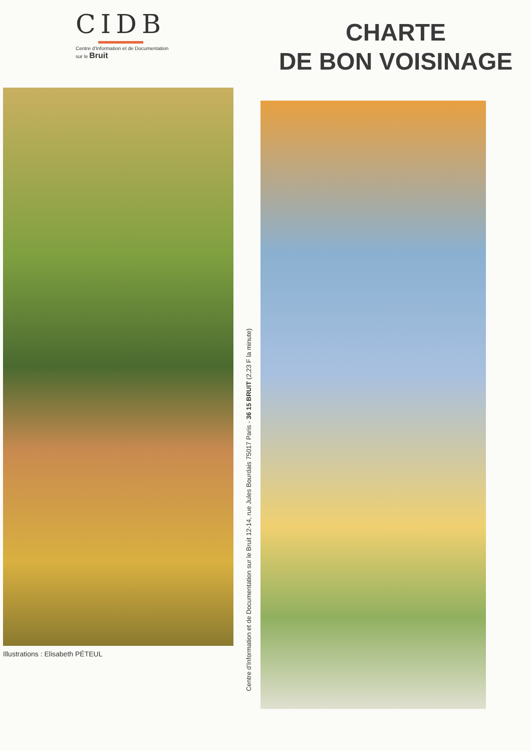CIDB
Centre d'Information et de Documentation
sur le Bruit
Illustrations : Elisabeth PÉTEUL
Centre d'Information et de Documentation sur le Bruit 12-14, rue Jules Bourdais 75017 Paris - 36 15 BRUIT (2,23 F la minute)
CHARTE
DE BON VOISINAGE